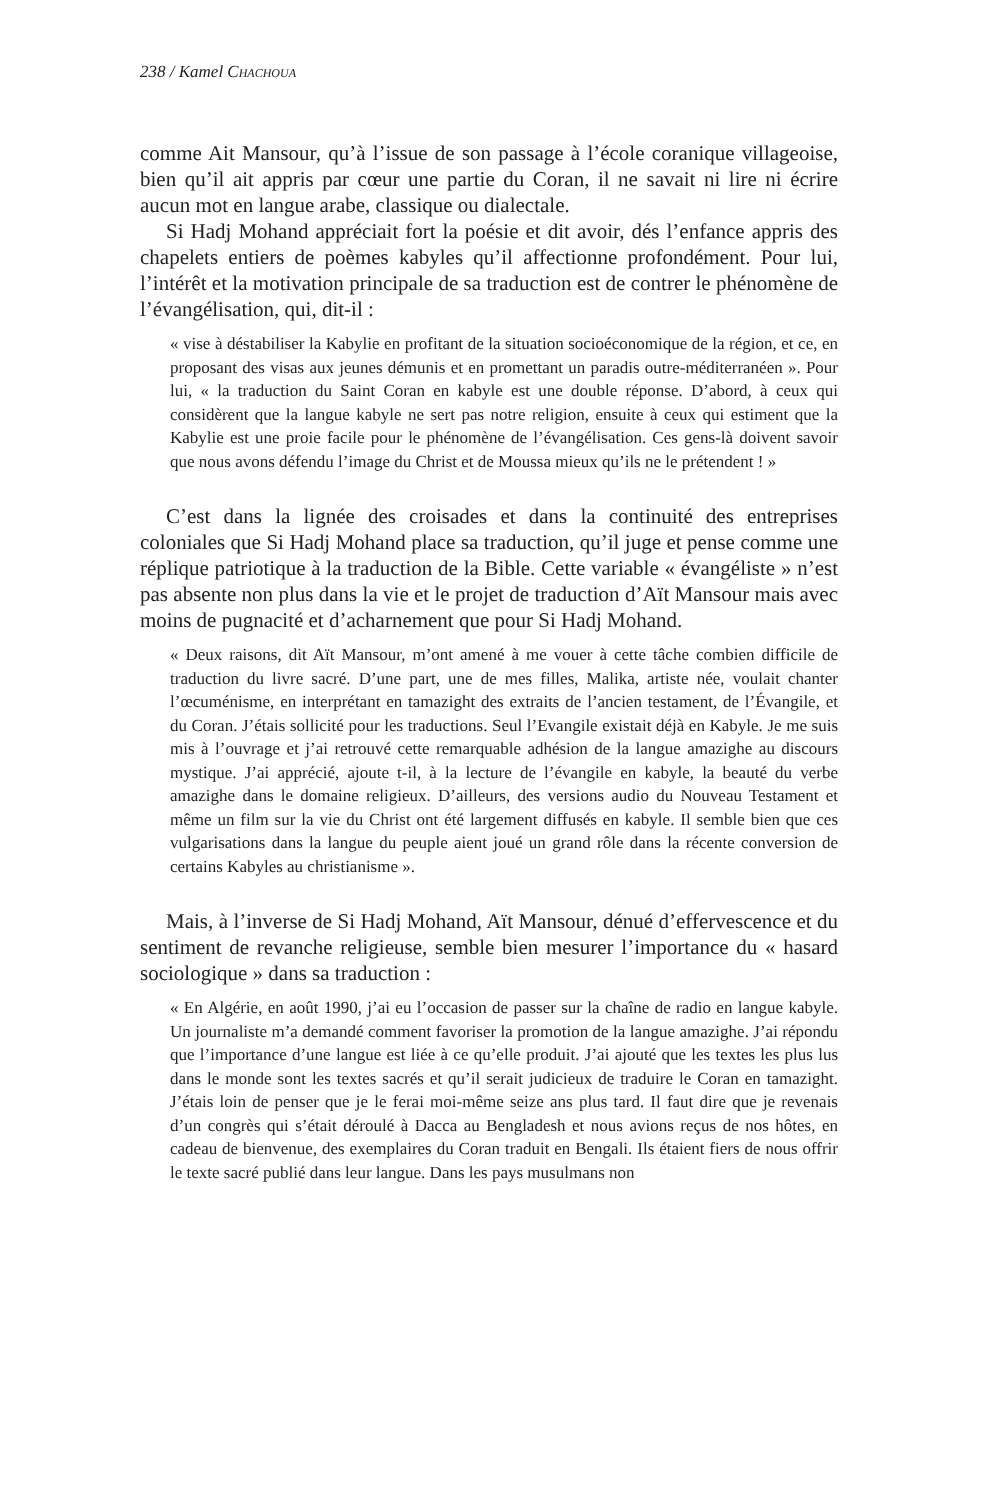238 / Kamel CHACHOUA
comme Ait Mansour, qu’à l’issue de son passage à l’école coranique villageoise, bien qu’il ait appris par cœur une partie du Coran, il ne savait ni lire ni écrire aucun mot en langue arabe, classique ou dialectale.
Si Hadj Mohand appréciait fort la poésie et dit avoir, dés l’enfance appris des chapelets entiers de poèmes kabyles qu’il affectionne profondément. Pour lui, l’intérêt et la motivation principale de sa traduction est de contrer le phénomène de l’évangélisation, qui, dit-il :
« vise à déstabiliser la Kabylie en profitant de la situation socioéconomique de la région, et ce, en proposant des visas aux jeunes démunis et en promettant un paradis outre-méditerranéen ». Pour lui, « la traduction du Saint Coran en kabyle est une double réponse. D’abord, à ceux qui considèrent que la langue kabyle ne sert pas notre religion, ensuite à ceux qui estiment que la Kabylie est une proie facile pour le phénomène de l’évangélisation. Ces gens-là doivent savoir que nous avons défendu l’image du Christ et de Moussa mieux qu’ils ne le prétendent ! »
C’est dans la lignée des croisades et dans la continuité des entreprises coloniales que Si Hadj Mohand place sa traduction, qu’il juge et pense comme une réplique patriotique à la traduction de la Bible. Cette variable « évangéliste » n’est pas absente non plus dans la vie et le projet de traduction d’Aït Mansour mais avec moins de pugnacité et d’acharnement que pour Si Hadj Mohand.
« Deux raisons, dit Aït Mansour, m’ont amené à me vouer à cette tâche combien difficile de traduction du livre sacré. D’une part, une de mes filles, Malika, artiste née, voulait chanter l’œcuménisme, en interprétant en tamazight des extraits de l’ancien testament, de l’Évangile, et du Coran. J’étais sollicité pour les traductions. Seul l’Evangile existait déjà en Kabyle. Je me suis mis à l’ouvrage et j’ai retrouvé cette remarquable adhésion de la langue amazighe au discours mystique. J’ai apprécié, ajoute t-il, à la lecture de l’évangile en kabyle, la beauté du verbe amazighe dans le domaine religieux. D’ailleurs, des versions audio du Nouveau Testament et même un film sur la vie du Christ ont été largement diffusés en kabyle. Il semble bien que ces vulgarisations dans la langue du peuple aient joué un grand rôle dans la récente conversion de certains Kabyles au christianisme ».
Mais, à l’inverse de Si Hadj Mohand, Aït Mansour, dénué d’effervescence et du sentiment de revanche religieuse, semble bien mesurer l’importance du « hasard sociologique » dans sa traduction :
« En Algérie, en août 1990, j’ai eu l’occasion de passer sur la chaîne de radio en langue kabyle. Un journaliste m’a demandé comment favoriser la promotion de la langue amazighe. J’ai répondu que l’importance d’une langue est liée à ce qu’elle produit. J’ai ajouté que les textes les plus lus dans le monde sont les textes sacrés et qu’il serait judicieux de traduire le Coran en tamazight. J’étais loin de penser que je le ferai moi-même seize ans plus tard. Il faut dire que je revenais d’un congrès qui s’était déroulé à Dacca au Bengladesh et nous avions reçus de nos hôtes, en cadeau de bienvenue, des exemplaires du Coran traduit en Bengali. Ils étaient fiers de nous offrir le texte sacré publié dans leur langue. Dans les pays musulmans non